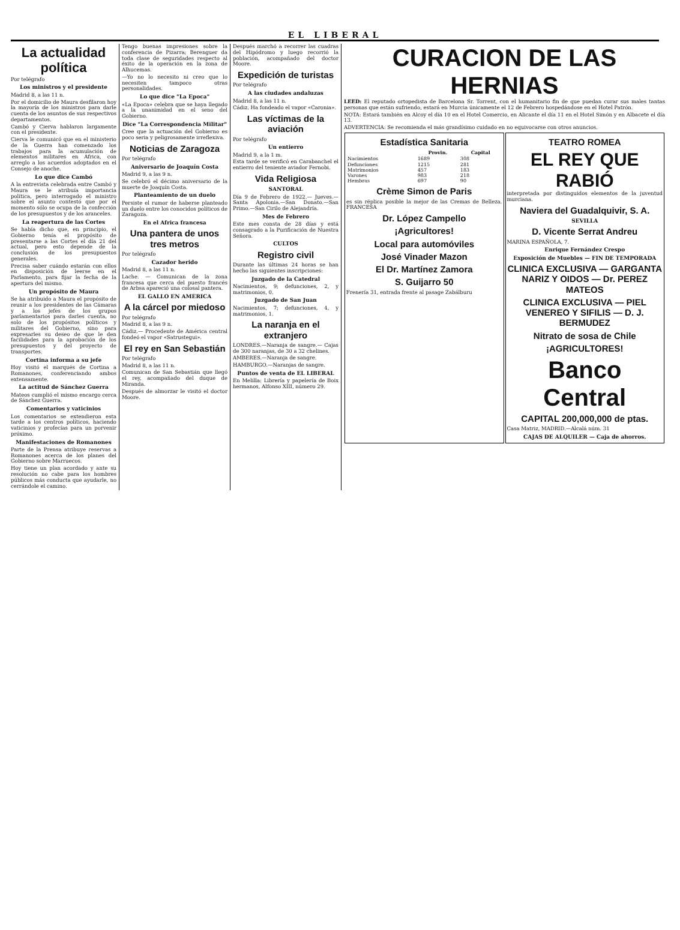EL LIBERAL
La actualidad política
Por telégrafo
Los ministros y el presidente
Madrid 8, a las 11 n.
Por el domicilio de Maura desfilaron hoy la mayoría de los ministros para darle cuenta de los asuntos de sus respectivos departamentos.
Cambó y Cierva hablaron largamente con el presidente.
Cierva le comunicó que en el ministerio de la Guerra han comenzado los trabajos para la acumulación de elementos militares en Africa, con arreglo a los acuerdos adoptados en el Consejo de anoche.
Lo que dice Cambó
A la entrevista celebrada entre Cambó y Maura se le atribuía importancia política, pero interrogado el ministro sobre el asunto contestó que por el momento sólo se ocupa de la confección de los presupuestos y de los aranceles.
La reapertura de las Cortes
Se había dicho que, en principio, el Gobierno tenía el propósito de presentarse a las Cortes el día 21 del actual, pero esto depende de la conclusión de los presupuestos generales.
Precisa saber cuándo estarán con ellos en disposición de leerse en el Parlamento, para fijar la fecha de la apertura del mismo.
Un propósito de Maura
Se ha atribuido a Maura el propósito de reunir a los presidentes de las Cámaras y a los jefes de los grupos parlamentarios para darles cuenta, no solo de los propósitos políticos y militares del Gobierno, sino para expresarles su deseo de que le den facilidades para la aprobación de los presupuestos y del proyecto de transportes.
Cortina informa a su jefe
Hoy visitó el marqués de Cortina a Romanones, conferenciando ambos extensamente.
La actitud de Sánchez Guerra
Mateos cumplió el mismo encargo cerca de Sánchez Guerra.
Comentarios y vaticinios
Los comentarios se extendieron esta tarde a los centros políticos, haciendo vaticinios y profecías para un porvenir próximo.
Manifestaciones de Romanones
Parte de la Prensa atribuye reservas a Romanones acerca de los planes del Gobierno sobre Marruecos.
Hoy tiene un plan acordado y ante su resolución no cabe para los hombres públicos más conducta que ayudarle, no cerrándole el camino.
Tengo buenas impresiones sobre la conferencia de Pizarra; Berenguer da toda clase de seguridades respecto al éxito de la operación en la zona de Alhucemas.
—Yo no lo necesito ni creo que lo necesiten tampoco otras personalidades.
Lo que dice "La Epoca"
«La Epoca» celebra que se haya llegado a la unanimidad en el seno del Gobierno.
Dice "La Correspondencia Militar"
Cree que la actuación del Gobierno es poco seria y peligrosamente irreflexiva.
Noticias de Zaragoza
Por telégrafo
Aniversario de Joaquín Costa
Madrid 9, a las 9 n.
Se celebró el décimo aniversario de la muerte de Joaquín Costa.
Planteamiento de un duelo
Persiste el rumor de haberse planteado un duelo entre los conocidos políticos de Zaragoza.
En el Africa francesa
Una pantera de unos tres metros
Por telégrafo
Cazador herido
Madrid 8, a las 11 n.
Lache. — Comunican de la zona francesa que cerca del puesto francés de Arbsa apareció una colosal pantera.
EL GALLO EN AMERICA
A la cárcel por miedoso
Por telégrafo
Madrid 8, a las 9 n.
Cádiz.— Procedente de América central fondeó el vapor «Satrustegui».
El rey en San Sebastián
Por telégrafo
Madrid 8, a las 11 n.
Comunican de San Sebastián que llegó el rey, acompañado del duque de Miranda.
Después de almorzar le visitó el doctor Moore.
Después marchó a recorrer las cuadras del Hipódromo y luego recorrió la población, acompañado del doctor Moore.
Expedición de turistas
Por telégrafo
A las ciudades andaluzas
Madrid 8, a las 11 n.
Cádiz. Ha fondeado el vapor «Caronia».
Las víctimas de la aviación
Por telégrafo
Un entierro
Madrid 9, a la 1 m.
Esta tarde se verificó en Carabanchel el entierro del teniente aviador Fernobi.
Vida Religiosa
SANTORAL
Día 9 de Febrero de 1922.— Jueves.—Santa Apolonia.—San Donato.—San Primo.—San Cirilo de Alejandría.
Mes de Febrero
Este mes consta de 28 días y está consagrado a la Purificación de Nuestra Señora.
CULTOS
Registro civil
Durante las últimas 24 horas se han hecho las siguientes inscripciones:
Juzgado de la Catedral
Nacimientos, 9; defunciones, 2, y matrimonios, 0.
Juzgado de San Juan
Nacimientos, 7; defunciones, 4, y matrimonios, 1.
La naranja en el extranjero
LONDRES.—Naranja de sangre.— Cajas de 300 naranjas, de 30 a 32 chelines.
AMBERES.—Naranja de sangre.
HAMBURGO.—Naranjas de sangre.
Puntos de venta de EL LIBERAL
En Melilla: Librería y papelería de Boix hermanos, Alfonso XIII, número 29.
CURACION DE LAS HERNIAS
LEED: El reputado ortopedista de Barcelona Sr. Torrent, con el humanitario fin de que puedan curar sus males tantas personas que están sufriendo, estará en Murcia únicamente el 12 de Febrero hospedándose en el Hotel Patrón.
NOTA: Estará también en Alcoy el día 10 en el Hotel Comercio, en Alicante el día 11 en el Hotel Simón y en Albacete el día 13.
ADVERTENCIA: Se recomienda el más grandísimo cuidado en no equivocarse con otros anuncios.
Estadística Sanitaria
| | Provin. | Capital |
| --- | --- | --- |
| Nacimientos | 1689 | 308 |
| Defunciones | 1215 | 281 |
| Matrimonios | 457 | 183 |
| Varones | 983 | 218 |
| Hembras | 697 | 90 |
Crème Simon de Paris
es sin réplica posible la mejor de las Cremas de Belleza. FRANCESA
Dr. López Campello
¡Agricultores!
Local para automóviles
José Vinader Mazon
El Dr. Martínez Zamora
S. Guijarro 50
Frenería 31, entrada frente al pasage Zabálburu
TEATRO ROMEA
EL REY QUE RABIÓ
interpretada por distinguidos elementos de la juventud murciana.
Naviera del Guadalquivir, S. A.
SEVILLA
D. Vicente Serrat Andreu
MARINA ESPAÑOLA, 7.
Enrique Fernández Crespo
Exposición de Muebles — FIN DE TEMPORADA
CLINICA EXCLUSIVA — GARGANTA NARIZ Y OIDOS — Dr. PEREZ MATEOS
CLINICA EXCLUSIVA — PIEL VENEREO Y SIFILIS — D. J. BERMUDEZ
Nitrato de sosa de Chile
¡AGRICULTORES!
Banco Central
CAPITAL 200,000,000 de ptas.
Casa Matriz, MADRID.—Alcalá núm. 31
CAJAS DE ALQUILER — Caja de ahorros.